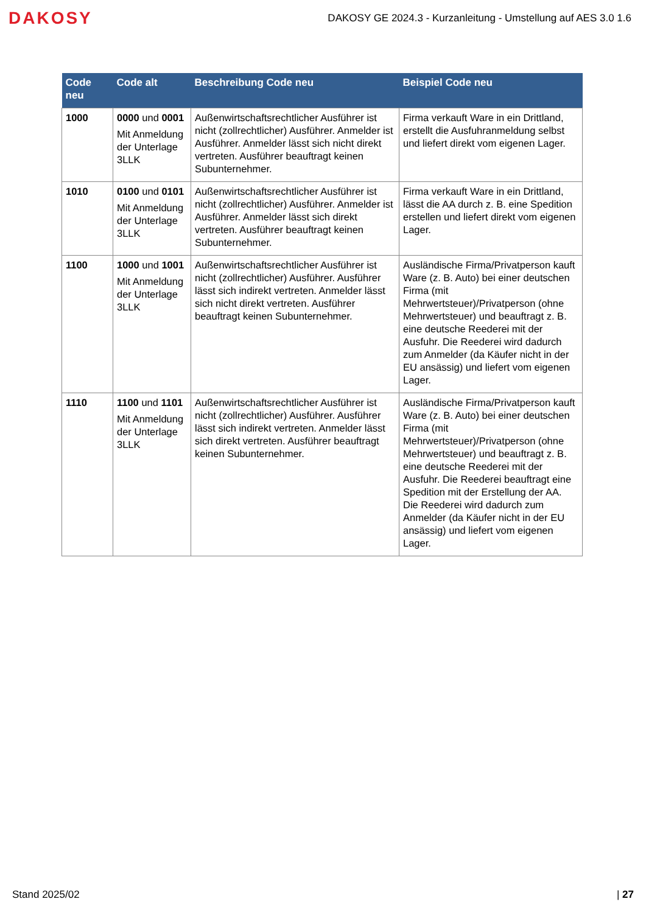DAKOSY
DAKOSY GE 2024.3 - Kurzanleitung - Umstellung auf AES 3.0 1.6
| Code neu | Code alt | Beschreibung Code neu | Beispiel Code neu |
| --- | --- | --- | --- |
| 1000 | 0000 und 0001 Mit Anmeldung der Unterlage 3LLK | Außenwirtschaftsrechtlicher Ausführer ist nicht (zollrechtlicher) Ausführer. Anmelder ist Ausführer. Anmelder lässt sich nicht direkt vertreten. Ausführer beauftragt keinen Subunternehmer. | Firma verkauft Ware in ein Drittland, erstellt die Ausfuhranmeldung selbst und liefert direkt vom eigenen Lager. |
| 1010 | 0100 und 0101 Mit Anmeldung der Unterlage 3LLK | Außenwirtschaftsrechtlicher Ausführer ist nicht (zollrechtlicher) Ausführer. Anmelder ist Ausführer. Anmelder lässt sich direkt vertreten. Ausführer beauftragt keinen Subunternehmer. | Firma verkauft Ware in ein Drittland, lässt die AA durch z. B. eine Spedition erstellen und liefert direkt vom eigenen Lager. |
| 1100 | 1000 und 1001 Mit Anmeldung der Unterlage 3LLK | Außenwirtschaftsrechtlicher Ausführer ist nicht (zollrechtlicher) Ausführer. Ausführer lässt sich indirekt vertreten. Anmelder lässt sich nicht direkt vertreten. Ausführer beauftragt keinen Subunternehmer. | Ausländische Firma/Privatperson kauft Ware (z. B. Auto) bei einer deutschen Firma (mit Mehrwertsteuer)/Privatperson (ohne Mehrwertsteuer) und beauftragt z. B. eine deutsche Reederei mit der Ausfuhr. Die Reederei wird dadurch zum Anmelder (da Käufer nicht in der EU ansässig) und liefert vom eigenen Lager. |
| 1110 | 1100 und 1101 Mit Anmeldung der Unterlage 3LLK | Außenwirtschaftsrechtlicher Ausführer ist nicht (zollrechtlicher) Ausführer. Ausführer lässt sich indirekt vertreten. Anmelder lässt sich direkt vertreten. Ausführer beauftragt keinen Subunternehmer. | Ausländische Firma/Privatperson kauft Ware (z. B. Auto) bei einer deutschen Firma (mit Mehrwertsteuer)/Privatperson (ohne Mehrwertsteuer) und beauftragt z. B. eine deutsche Reederei mit der Ausfuhr. Die Reederei beauftragt eine Spedition mit der Erstellung der AA. Die Reederei wird dadurch zum Anmelder (da Käufer nicht in der EU ansässig) und liefert vom eigenen Lager. |
Stand 2025/02 | 27